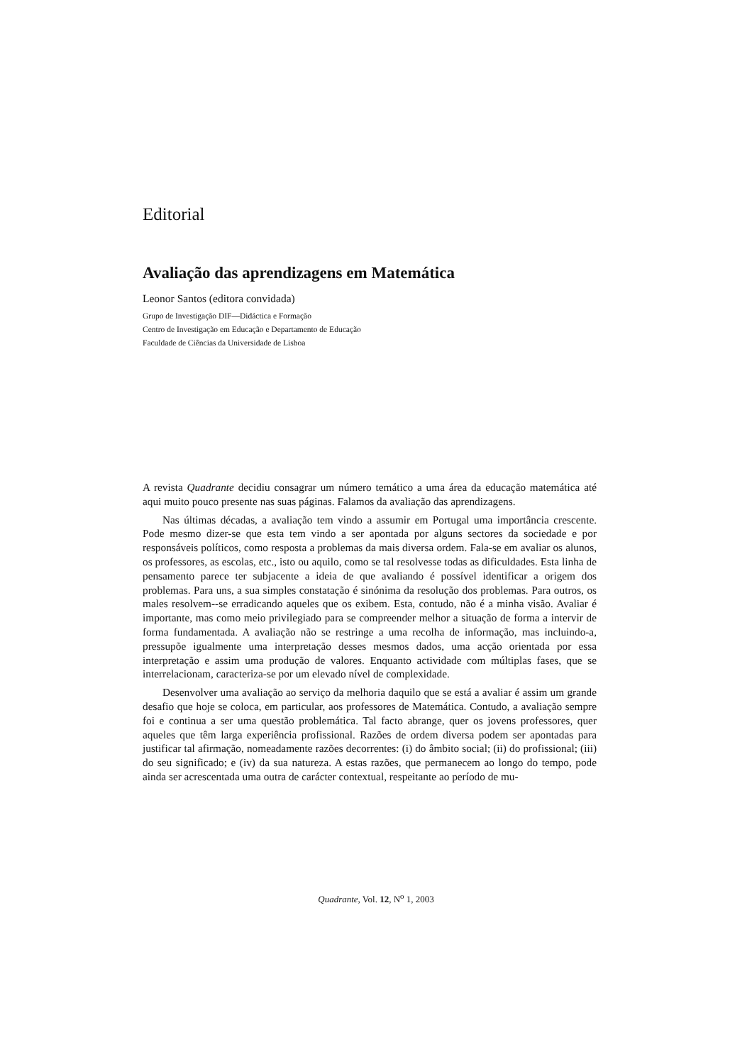Editorial
Avaliação das aprendizagens em Matemática
Leonor Santos (editora convidada)
Grupo de Investigação DIF—Didáctica e Formação
Centro de Investigação em Educação e Departamento de Educação
Faculdade de Ciências da Universidade de Lisboa
A revista Quadrante decidiu consagrar um número temático a uma área da educação matemática até aqui muito pouco presente nas suas páginas. Falamos da avaliação das aprendizagens.
Nas últimas décadas, a avaliação tem vindo a assumir em Portugal uma importância crescente. Pode mesmo dizer-se que esta tem vindo a ser apontada por alguns sectores da sociedade e por responsáveis políticos, como resposta a problemas da mais diversa ordem. Fala-se em avaliar os alunos, os professores, as escolas, etc., isto ou aquilo, como se tal resolvesse todas as dificuldades. Esta linha de pensamento parece ter subjacente a ideia de que avaliando é possível identificar a origem dos problemas. Para uns, a sua simples constatação é sinónima da resolução dos problemas. Para outros, os males resolvem--se erradicando aqueles que os exibem. Esta, contudo, não é a minha visão. Avaliar é importante, mas como meio privilegiado para se compreender melhor a situação de forma a intervir de forma fundamentada. A avaliação não se restringe a uma recolha de informação, mas incluindo-a, pressupõe igualmente uma interpretação desses mesmos dados, uma acção orientada por essa interpretação e assim uma produção de valores. Enquanto actividade com múltiplas fases, que se interrelacionam, caracteriza-se por um elevado nível de complexidade.
Desenvolver uma avaliação ao serviço da melhoria daquilo que se está a avaliar é assim um grande desafio que hoje se coloca, em particular, aos professores de Matemática. Contudo, a avaliação sempre foi e continua a ser uma questão problemática. Tal facto abrange, quer os jovens professores, quer aqueles que têm larga experiência profissional. Razões de ordem diversa podem ser apontadas para justificar tal afirmação, nomeadamente razões decorrentes: (i) do âmbito social; (ii) do profissional; (iii) do seu significado; e (iv) da sua natureza. A estas razões, que permanecem ao longo do tempo, pode ainda ser acrescentada uma outra de carácter contextual, respeitante ao período de mu-
Quadrante, Vol. 12, N<sup>o</sup> 1, 2003